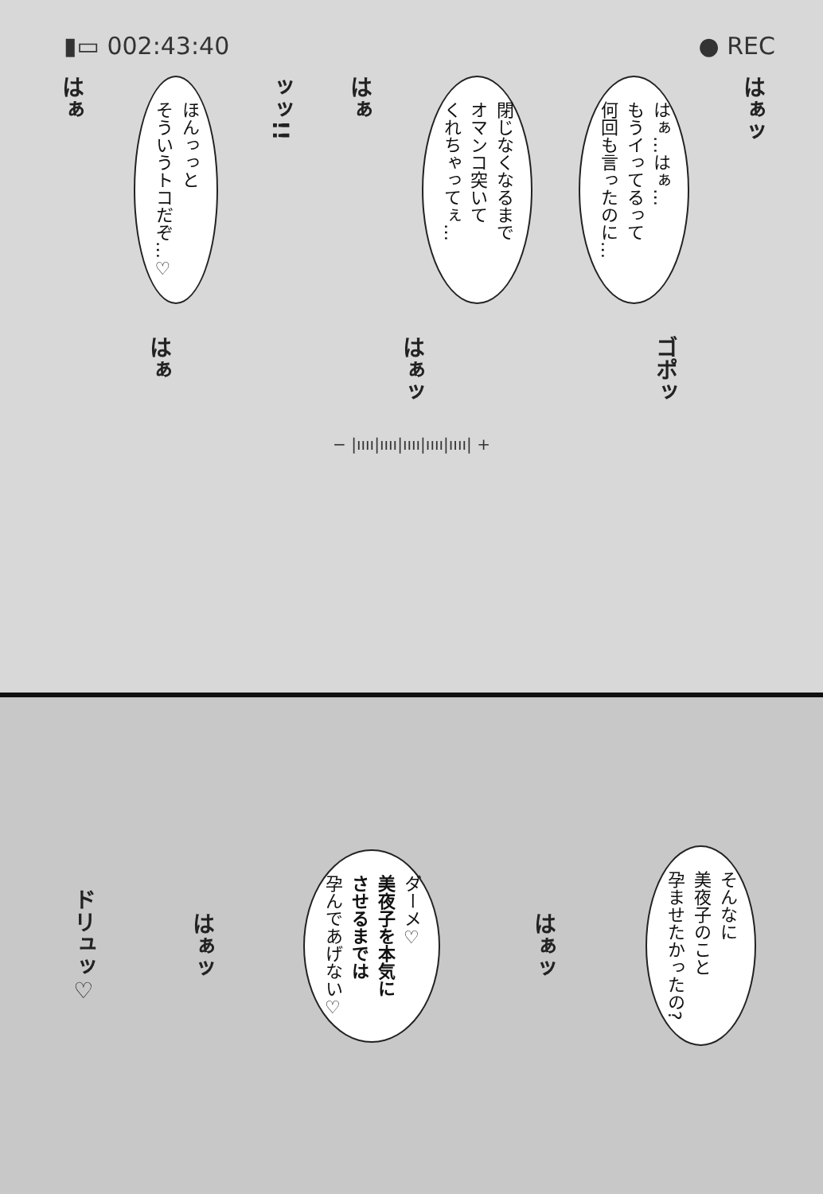▮▭ 002:43:40 ● REC
はぁ
ほんっっと
そういうトコだぞ…♡
ッッ!!
はぁ
閉じなくなるまで
オマンコ突いて
くれちゃってぇ…
はぁ…はぁ…
もうイってるって
何回も言ったのに…
はぁッ
はぁ
はぁッ
ゴポッ
− |ıııı|ıııı|ıııı|ıııı|ıııı| +
ドリュッ♡
はぁッ
ダーメ♡
美夜子を本気に
させるまでは
孕んであげない♡
はぁッ
そんなに
美夜子のこと
孕ませたかったの?